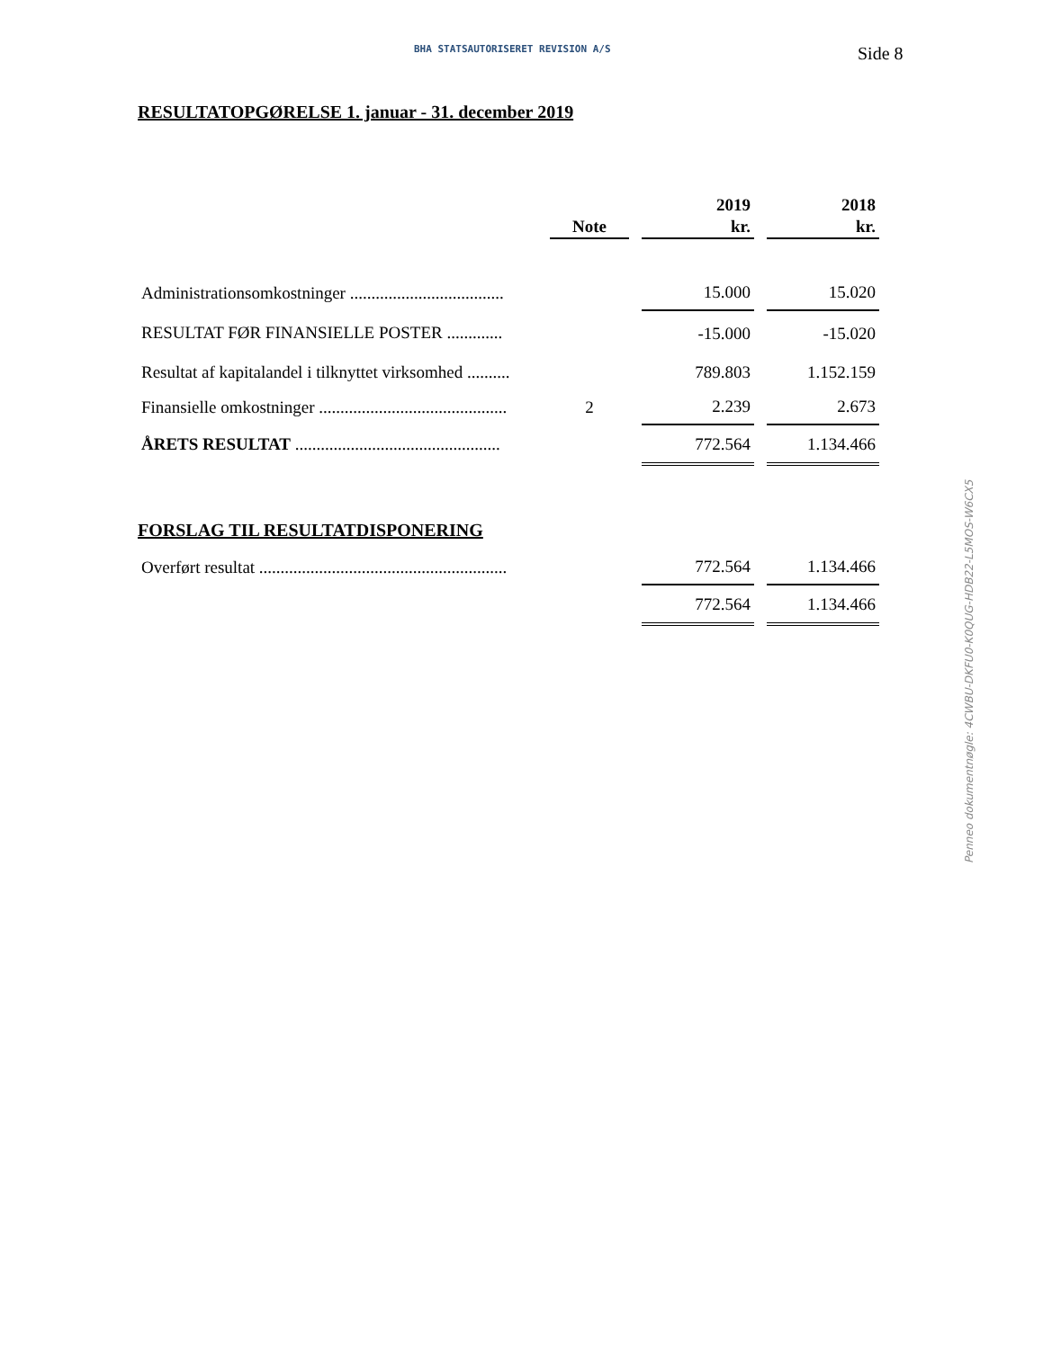BHA STATSAUTORISERET REVISION A/S Side 8
RESULTATOPGØRELSE 1. januar - 31. december 2019
| | Note | | 2019 kr. | | 2018 kr. |
| Administrationsomkostninger .................................... | | | 15.000 | | 15.020 |
| RESULTAT FØR FINANSIELLE POSTER ............. | | | -15.000 | | -15.020 |
| Resultat af kapitalandel i tilknyttet virksomhed .......... | | | 789.803 | | 1.152.159 |
| Finansielle omkostninger ............................................ | 2 | | 2.239 | | 2.673 |
| ÅRETS RESULTAT ................................................ | | | 772.564 | | 1.134.466 |
FORSLAG TIL RESULTATDISPONERING
| Overført resultat .......................................................... | | | 772.564 | | 1.134.466 |
| | | | 772.564 | | 1.134.466 |
Penneo dokumentnøgle: 4CWBU-DKFU0-K0QUG-HDB22-L5MOS-W6CX5